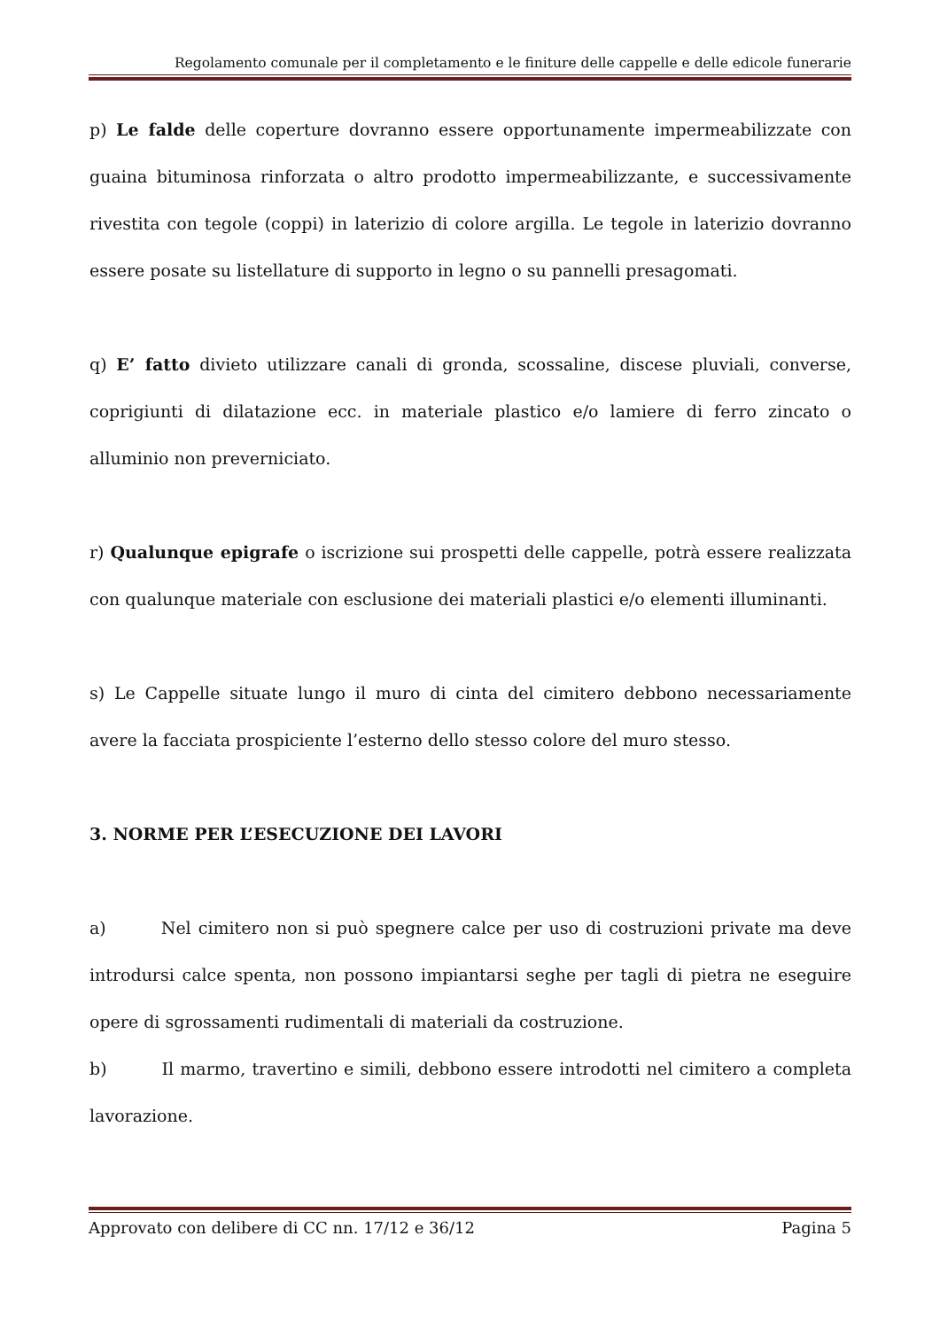Regolamento comunale per il completamento e le finiture delle cappelle e delle edicole funerarie
p) Le falde delle coperture dovranno essere opportunamente impermeabilizzate con guaina bituminosa rinforzata o altro prodotto impermeabilizzante, e successivamente rivestita con tegole (coppi) in laterizio di colore argilla. Le tegole in laterizio dovranno essere posate su listellature di supporto in legno o su pannelli presagomati.
q) E’ fatto divieto utilizzare canali di gronda, scossaline, discese pluviali, converse, coprigiunti di dilatazione ecc. in materiale plastico e/o lamiere di ferro zincato o alluminio non preverniciato.
r) Qualunque epigrafe o iscrizione sui prospetti delle cappelle, potrà essere realizzata con qualunque materiale con esclusione dei materiali plastici e/o elementi illuminanti.
s) Le Cappelle situate lungo il muro di cinta del cimitero debbono necessariamente avere la facciata prospiciente l’esterno dello stesso colore del muro stesso.
3. NORME PER L’ESECUZIONE DEI LAVORI
a) Nel cimitero non si può spegnere calce per uso di costruzioni private ma deve introdursi calce spenta, non possono impiantarsi seghe per tagli di pietra ne eseguire opere di sgrossamenti rudimentali di materiali da costruzione.
b) Il marmo, travertino e simili, debbono essere introdotti nel cimitero a completa lavorazione.
Approvato con delibere di CC nn. 17/12 e 36/12 Pagina 5